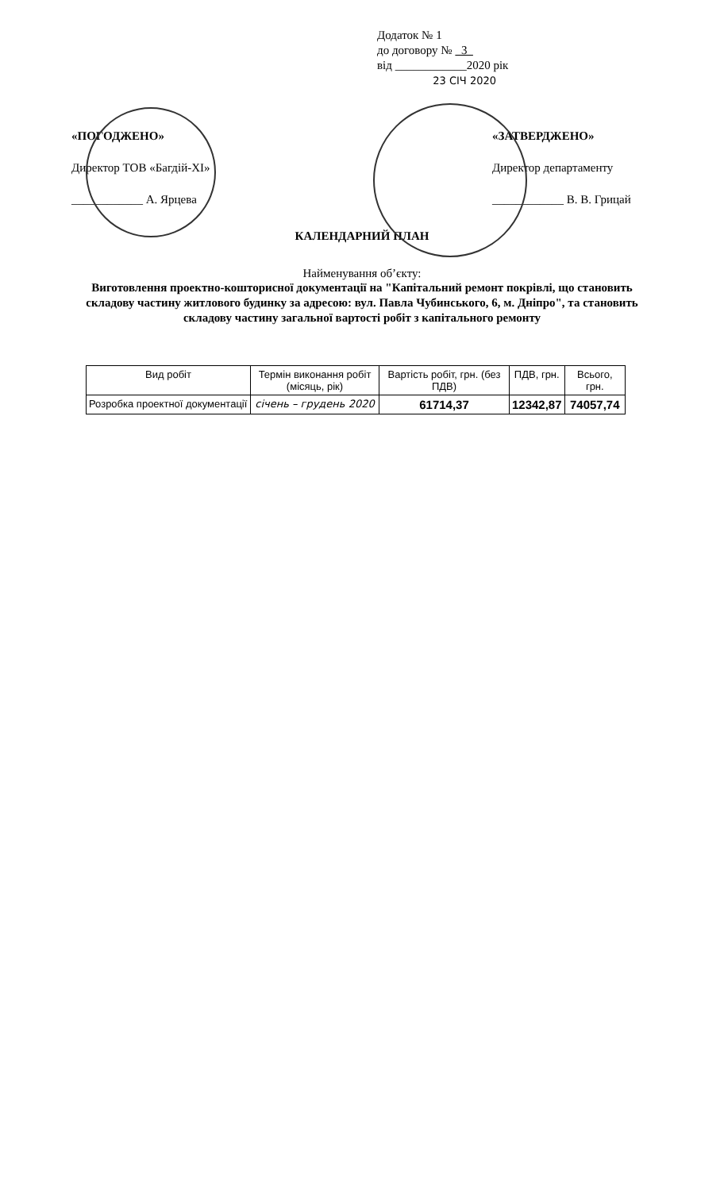Додаток № 1
до договору № 3
від ____________2020 рік
23 СІЧ 2020
«ПОГОДЖЕНО»
Директор ТОВ «Багдій-ХІ»
____________ А. Ярцева
«ЗАТВЕРДЖЕНО»
Директор департаменту
____________ В. В. Грицай
КАЛЕНДАРНИЙ ПЛАН
Найменування об’єкту:
Виготовлення проектно-кошторисної документації на "Капітальний ремонт покрівлі, що становить складову частину житлового будинку за адресою: вул. Павла Чубинського, 6, м. Дніпро", та становить складову частину загальної вартості робіт з капітального ремонту
| Вид робіт | Термін виконання робіт (місяць, рік) | Вартість робіт, грн. (без ПДВ) | ПДВ, грн. | Всього, грн. |
| --- | --- | --- | --- | --- |
| Розробка проектної документації | січень – грудень 2020 | 61714,37 | 12342,87 | 74057,74 |